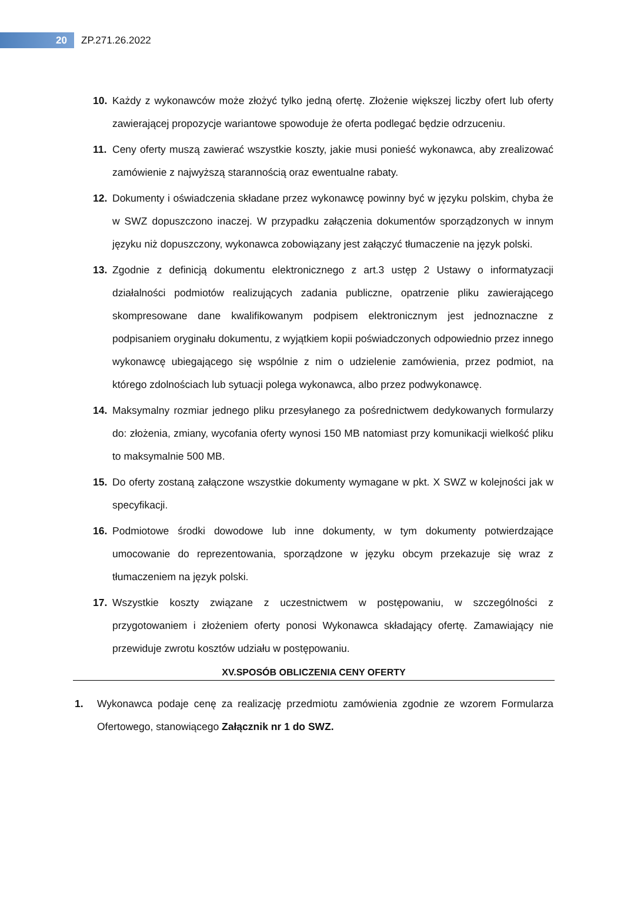20
ZP.271.26.2022
10. Każdy z wykonawców może złożyć tylko jedną ofertę. Złożenie większej liczby ofert lub oferty zawierającej propozycje wariantowe spowoduje że oferta podlegać będzie odrzuceniu.
11. Ceny oferty muszą zawierać wszystkie koszty, jakie musi ponieść wykonawca, aby zrealizować zamówienie z najwyższą starannością oraz ewentualne rabaty.
12. Dokumenty i oświadczenia składane przez wykonawcę powinny być w języku polskim, chyba że w SWZ dopuszczono inaczej. W przypadku załączenia dokumentów sporządzonych w innym języku niż dopuszczony, wykonawca zobowiązany jest załączyć tłumaczenie na język polski.
13. Zgodnie z definicją dokumentu elektronicznego z art.3 ustęp 2 Ustawy o informatyzacji działalności podmiotów realizujących zadania publiczne, opatrzenie pliku zawierającego skompresowane dane kwalifikowanym podpisem elektronicznym jest jednoznaczne z podpisaniem oryginału dokumentu, z wyjątkiem kopii poświadczonych odpowiednio przez innego wykonawcę ubiegającego się wspólnie z nim o udzielenie zamówienia, przez podmiot, na którego zdolnościach lub sytuacji polega wykonawca, albo przez podwykonawcę.
14. Maksymalny rozmiar jednego pliku przesyłanego za pośrednictwem dedykowanych formularzy do: złożenia, zmiany, wycofania oferty wynosi 150 MB natomiast przy komunikacji wielkość pliku to maksymalnie 500 MB.
15. Do oferty zostaną załączone wszystkie dokumenty wymagane w pkt. X SWZ w kolejności jak w specyfikacji.
16. Podmiotowe środki dowodowe lub inne dokumenty, w tym dokumenty potwierdzające umocowanie do reprezentowania, sporządzone w języku obcym przekazuje się wraz z tłumaczeniem na język polski.
17. Wszystkie koszty związane z uczestnictwem w postępowaniu, w szczególności z przygotowaniem i złożeniem oferty ponosi Wykonawca składający ofertę. Zamawiający nie przewiduje zwrotu kosztów udziału w postępowaniu.
XV.SPOSÓB OBLICZENIA CENY OFERTY
1. Wykonawca podaje cenę za realizację przedmiotu zamówienia zgodnie ze wzorem Formularza Ofertowego, stanowiącego Załącznik nr 1 do SWZ.